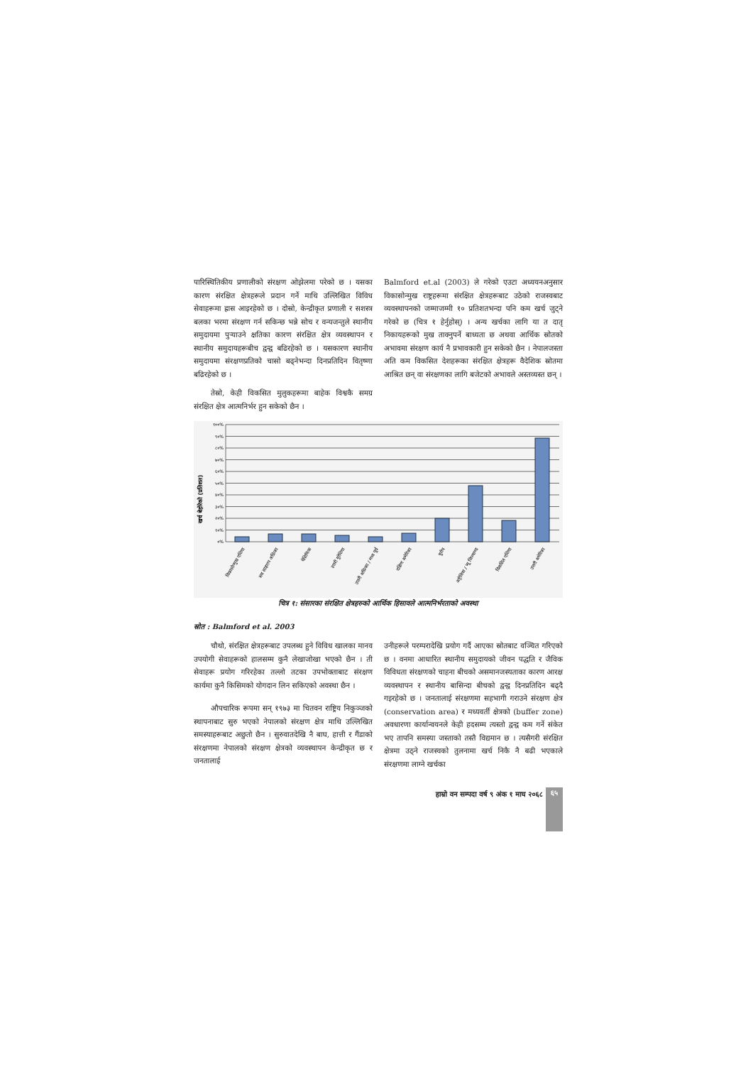पारिस्थितिकीय प्रणालीको संरक्षण ओझेलमा परेको छ । यसका कारण संरक्षित क्षेत्रहरूले प्रदान गर्ने माथि उल्लिखित विविध सेवाहरूमा ह्रास आइरहेको छ । दोस्रो, केन्द्रीकृत प्रणाली र सशस्त्र बलका भरमा संरक्षण गर्न सकिन्छ भन्ने सोच र वन्यजन्तुले स्थानीय समुदायमा पुऱ्याउने क्षतिका कारण संरक्षित क्षेत्र व्यवस्थापन र स्थानीय समुदायहरूबीच द्वन्द्व बढिरहेको छ । यसकारण स्थानीय समुदायमा संरक्षणप्रतिको चासो बढ्नेभन्दा दिनप्रतिदिन वितृष्णा बढिरहेको छ ।
तेस्रो, केही विकसित मुलुकहरूमा बाहेक विश्वकै समग्र संरक्षित क्षेत्र आत्मनिर्भर हुन सकेको छैन ।
Balmford et.al (2003) ले गरेको एउटा अध्ययनअनुसार विकासोन्मुख राष्ट्रहरूमा संरक्षित क्षेत्रहरूबाट उठेको राजस्वबाट व्यवस्थापनको जम्माजम्मी १० प्रतिशतभन्दा पनि कम खर्च जुट्ने गरेको छ (चित्र १ हेर्नुहोस्) । अन्य खर्चका लागि या त दातृ निकायहरूको मुख ताक्नुपर्ने बाध्यता छ अथवा आर्थिक स्रोतको अभावमा संरक्षण कार्य नै प्रभावकारी हुन सकेको छैन । नेपालजस्ता अति कम विकसित देशहरूका संरक्षित क्षेत्रहरू वैदेशिक स्रोतमा आश्रित छन् वा संरक्षणका लागि बजेटको अभावले अस्तव्यस्त छन् ।
खर्च बेहोरेको (प्रतिशत)
१००%
९०%
८०%
७०%
६०%
५०%
४०%
३०%
२०%
१०%
०%
विकासोन्मुख एशिया
सब साहारन अफ्रिका
पेसिफिक
उत्तरी युरेशिया
उत्तरी अफ्रिका / मध्य पूर्व
दक्षिण अमेरिका
युरोप
अष्ट्रेलिया / न्यू जिल्याण्ड
विकसित एशिया
उत्तरी अमेरिका
चित्र १: संसारका संरक्षित क्षेत्रहरुको आर्थिक हिसावले आत्मनिर्भरताको अवस्था
स्रोत : Balmford et al. 2003
चौथो, संरक्षित क्षेत्रहरूबाट उपलब्ध हुने विविध खालका मानव उपयोगी सेवाहरूको हालसम्म कुनै लेखाजोखा भएको छैन । ती सेवाहरू प्रयोग गरिरहेका तल्लो तटका उपभोक्ताबाट संरक्षण कार्यमा कुनै किसिमको योगदान लिन सकिएको अवस्था छैन ।
औपचारिक रूपमा सन् १९७३ मा चितवन राष्ट्रिय निकुञ्जको स्थापनाबाट सुरु भएको नेपालको संरक्षण क्षेत्र माथि उल्लिखित समस्याहरूबाट अछुतो छैन । सुरुवातदेखि नै बाघ, हात्ती र गैंडाको संरक्षणमा नेपालको संरक्षण क्षेत्रको व्यवस्थापन केन्द्रीकृत छ र जनतालाई
उनीहरूले परम्परादेखि प्रयोग गर्दै आएका स्रोतबाट वञ्चित गरिएको छ । वनमा आधारित स्थानीय समुदायको जीवन पद्धति र जैविक विविधता संरक्षणको चाहना बीचको असमानजस्यताका कारण आरक्ष व्यवस्थापन र स्थानीय बासिन्दा बीचको द्वन्द्व दिनप्रतिदिन बढ्दै गइरहेको छ । जनतालाई संरक्षणमा सहभागी गराउने संरक्षण क्षेत्र (conservation area) र मध्यवर्ती क्षेत्रको (buffer zone) अवधारणा कार्यान्वयनले केही हदसम्म त्यस्तो द्वन्द्व कम गर्ने संकेत भए तापनि समस्या जस्ताको तस्तै विद्यमान छ । त्यसैगरी संरक्षित क्षेत्रमा उठ्ने राजस्वको तुलनामा खर्च निकै नै बढी भएकाले संरक्षणमा लाग्ने खर्चका
हाम्रो वन सम्पदा वर्ष ९ अंक १ माघ २०६८
६५